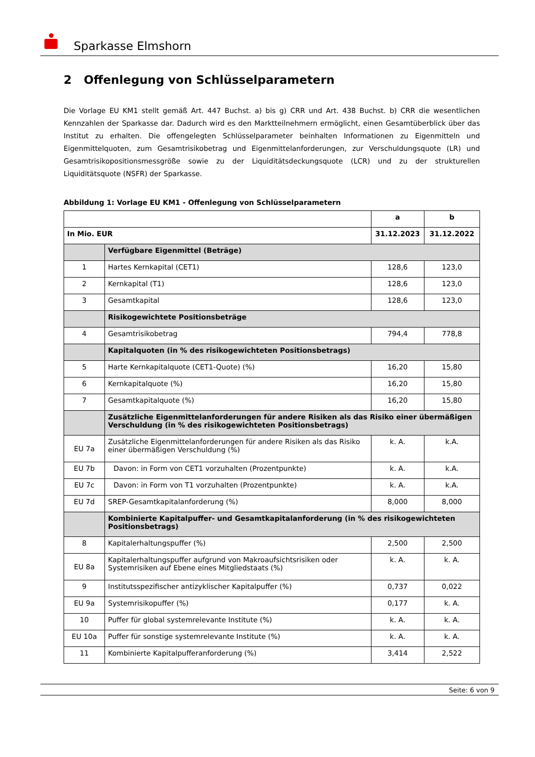Sparkasse Elmshorn
2 Offenlegung von Schlüsselparametern
Die Vorlage EU KM1 stellt gemäß Art. 447 Buchst. a) bis g) CRR und Art. 438 Buchst. b) CRR die wesentlichen Kennzahlen der Sparkasse dar. Dadurch wird es den Marktteilnehmern ermöglicht, einen Gesamtüberblick über das Institut zu erhalten. Die offengelegten Schlüsselparameter beinhalten Informationen zu Eigenmitteln und Eigenmittelquoten, zum Gesamtrisikobetrag und Eigenmittelanforderungen, zur Verschuldungsquote (LR) und Gesamtrisikopositionsmessgröße sowie zu der Liquiditätsdeckungsquote (LCR) und zu der strukturellen Liquiditätsquote (NSFR) der Sparkasse.
Abbildung 1: Vorlage EU KM1 - Offenlegung von Schlüsselparametern
| | | a | b |
| --- | --- | --- | --- |
| In Mio. EUR | | 31.12.2023 | 31.12.2022 |
| | Verfügbare Eigenmittel (Beträge) | | |
| 1 | Hartes Kernkapital (CET1) | 128,6 | 123,0 |
| 2 | Kernkapital (T1) | 128,6 | 123,0 |
| 3 | Gesamtkapital | 128,6 | 123,0 |
| | Risikogewichtete Positionsbeträge | | |
| 4 | Gesamtrisikobetrag | 794,4 | 778,8 |
| | Kapitalquoten (in % des risikogewichteten Positionsbetrags) | | |
| 5 | Harte Kernkapitalquote (CET1-Quote) (%) | 16,20 | 15,80 |
| 6 | Kernkapitalquote (%) | 16,20 | 15,80 |
| 7 | Gesamtkapitalquote (%) | 16,20 | 15,80 |
| | Zusätzliche Eigenmittelanforderungen für andere Risiken als das Risiko einer übermäßigen Verschuldung (in % des risikogewichteten Positionsbetrags) | | |
| EU 7a | Zusätzliche Eigenmittelanforderungen für andere Risiken als das Risiko einer übermäßigen Verschuldung (%) | k. A. | k.A. |
| EU 7b | Davon: in Form von CET1 vorzuhalten (Prozentpunkte) | k. A. | k.A. |
| EU 7c | Davon: in Form von T1 vorzuhalten (Prozentpunkte) | k. A. | k.A. |
| EU 7d | SREP-Gesamtkapitalanforderung (%) | 8,000 | 8,000 |
| | Kombinierte Kapitalpuffer- und Gesamtkapitalanforderung (in % des risikogewichteten Positionsbetrags) | | |
| 8 | Kapitalerhaltungspuffer (%) | 2,500 | 2,500 |
| EU 8a | Kapitalerhaltungspuffer aufgrund von Makroaufsichtsrisiken oder Systemrisiken auf Ebene eines Mitgliedstaats (%) | k. A. | k. A. |
| 9 | Institutsspezifischer antizyklischer Kapitalpuffer (%) | 0,737 | 0,022 |
| EU 9a | Systemrisikopuffer (%) | 0,177 | k. A. |
| 10 | Puffer für global systemrelevante Institute (%) | k. A. | k. A. |
| EU 10a | Puffer für sonstige systemrelevante Institute (%) | k. A. | k. A. |
| 11 | Kombinierte Kapitalpufferanforderung (%) | 3,414 | 2,522 |
Seite: 6 von 9